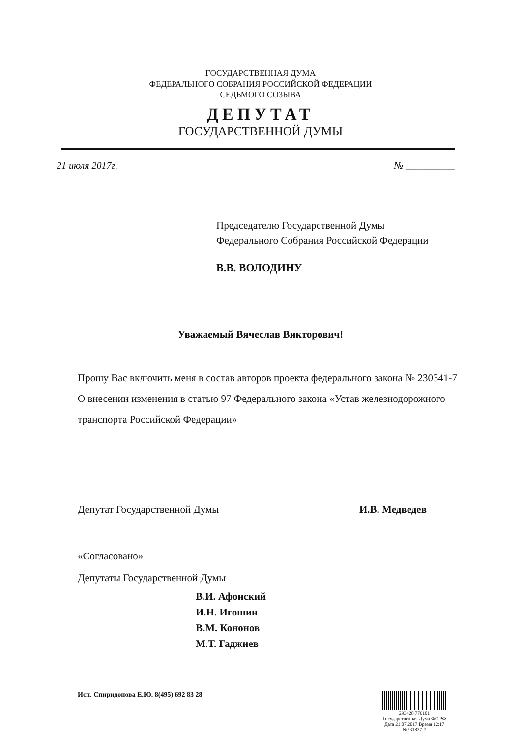ГОСУДАРСТВЕННАЯ ДУМА
ФЕДЕРАЛЬНОГО СОБРАНИЯ РОССИЙСКОЙ ФЕДЕРАЦИИ
СЕДЬМОГО СОЗЫВА
ДЕПУТАТ
ГОСУДАРСТВЕННОЙ ДУМЫ
21 июля 2017г. № __________
Председателю Государственной Думы
Федерального Собрания Российской Федерации
В.В. ВОЛОДИНУ
Уважаемый Вячеслав Викторович!
Прошу Вас включить меня в состав авторов проекта федерального закона № 230341-7 О внесении изменения в статью 97 Федерального закона «Устав железнодорожного транспорта Российской Федерации»
Депутат Государственной Думы И.В. Медведев
«Согласовано»
Депутаты Государственной Думы
В.И. Афонский
И.Н. Игошин
В.М. Кононов
М.Т. Гаджиев
Исп. Спиридонова Е.Ю. 8(495) 692 83 28
293428 776101
Государственная Дума ФС РФ
Дата 21.07.2017 Время 12:17
№231837-7